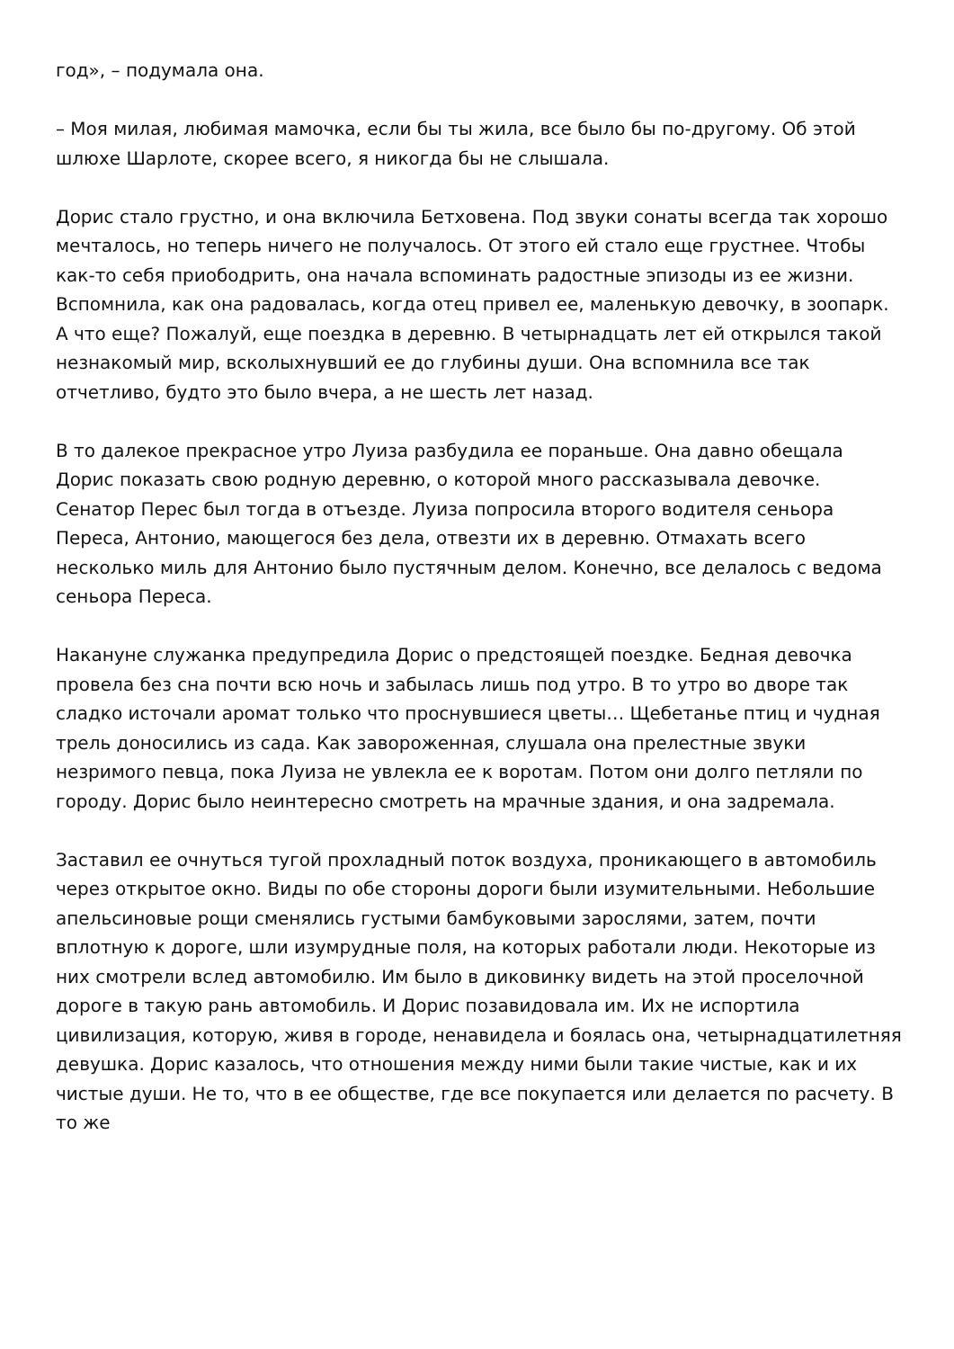год», – подумала она.
– Моя милая, любимая мамочка, если бы ты жила, все было бы по-другому. Об этой шлюхе Шарлоте, скорее всего, я никогда бы не слышала.
Дорис стало грустно, и она включила Бетховена. Под звуки сонаты всегда так хорошо мечталось, но теперь ничего не получалось. От этого ей стало еще грустнее. Чтобы как-то себя приободрить, она начала вспоминать радостные эпизоды из ее жизни. Вспомнила, как она радовалась, когда отец привел ее, маленькую девочку, в зоопарк. А что еще? Пожалуй, еще поездка в деревню. В четырнадцать лет ей открылся такой незнакомый мир, всколыхнувший ее до глубины души. Она вспомнила все так отчетливо, будто это было вчера, а не шесть лет назад.
В то далекое прекрасное утро Луиза разбудила ее пораньше. Она давно обещала Дорис показать свою родную деревню, о которой много рассказывала девочке. Сенатор Перес был тогда в отъезде. Луиза попросила второго водителя сеньора Переса, Антонио, мающегося без дела, отвезти их в деревню. Отмахать всего несколько миль для Антонио было пустячным делом. Конечно, все делалось с ведома сеньора Переса.
Накануне служанка предупредила Дорис о предстоящей поездке. Бедная девочка провела без сна почти всю ночь и забылась лишь под утро. В то утро во дворе так сладко источали аромат только что проснувшиеся цветы… Щебетанье птиц и чудная трель доносились из сада. Как завороженная, слушала она прелестные звуки незримого певца, пока Луиза не увлекла ее к воротам. Потом они долго петляли по городу. Дорис было неинтересно смотреть на мрачные здания, и она задремала.
Заставил ее очнуться тугой прохладный поток воздуха, проникающего в автомобиль через открытое окно. Виды по обе стороны дороги были изумительными. Небольшие апельсиновые рощи сменялись густыми бамбуковыми зарослями, затем, почти вплотную к дороге, шли изумрудные поля, на которых работали люди. Некоторые из них смотрели вслед автомобилю. Им было в диковинку видеть на этой проселочной дороге в такую рань автомобиль. И Дорис позавидовала им. Их не испортила цивилизация, которую, живя в городе, ненавидела и боялась она, четырнадцатилетняя девушка. Дорис казалось, что отношения между ними были такие чистые, как и их чистые души. Не то, что в ее обществе, где все покупается или делается по расчету. В то же